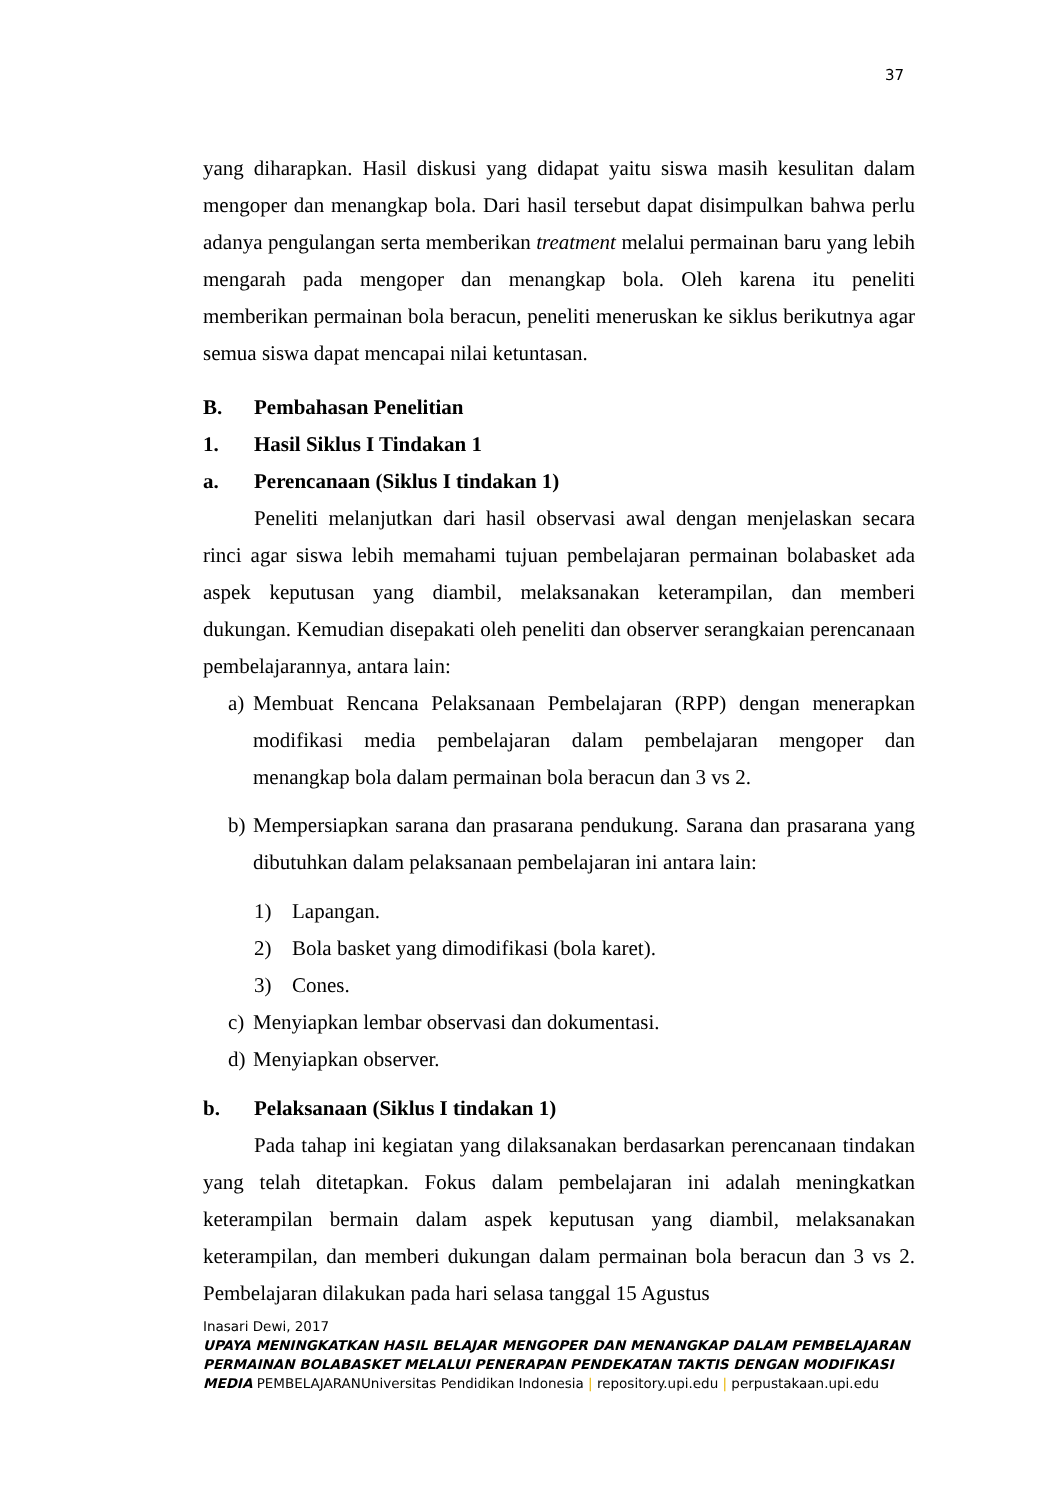37
yang diharapkan. Hasil diskusi yang didapat yaitu siswa masih kesulitan dalam mengoper dan menangkap bola. Dari hasil tersebut dapat disimpulkan bahwa perlu adanya pengulangan serta memberikan treatment melalui permainan baru yang lebih mengarah pada mengoper dan menangkap bola. Oleh karena itu peneliti memberikan permainan bola beracun, peneliti meneruskan ke siklus berikutnya agar semua siswa dapat mencapai nilai ketuntasan.
B. Pembahasan Penelitian
1. Hasil Siklus I Tindakan 1
a. Perencanaan (Siklus I tindakan 1)
Peneliti melanjutkan dari hasil observasi awal dengan menjelaskan secara rinci agar siswa lebih memahami tujuan pembelajaran permainan bolabasket ada aspek keputusan yang diambil, melaksanakan keterampilan, dan memberi dukungan. Kemudian disepakati oleh peneliti dan observer serangkaian perencanaan pembelajarannya, antara lain:
a) Membuat Rencana Pelaksanaan Pembelajaran (RPP) dengan menerapkan modifikasi media pembelajaran dalam pembelajaran mengoper dan menangkap bola dalam permainan bola beracun dan 3 vs 2.
b) Mempersiapkan sarana dan prasarana pendukung. Sarana dan prasarana yang dibutuhkan dalam pelaksanaan pembelajaran ini antara lain:
1) Lapangan.
2) Bola basket yang dimodifikasi (bola karet).
3) Cones.
c) Menyiapkan lembar observasi dan dokumentasi.
d) Menyiapkan observer.
b. Pelaksanaan (Siklus I tindakan 1)
Pada tahap ini kegiatan yang dilaksanakan berdasarkan perencanaan tindakan yang telah ditetapkan. Fokus dalam pembelajaran ini adalah meningkatkan keterampilan bermain dalam aspek keputusan yang diambil, melaksanakan keterampilan, dan memberi dukungan dalam permainan bola beracun dan 3 vs 2. Pembelajaran dilakukan pada hari selasa tanggal 15 Agustus
Inasari Dewi, 2017
UPAYA MENINGKATKAN HASIL BELAJAR MENGOPER DAN MENANGKAP DALAM PEMBELAJARAN PERMAINAN BOLABASKET MELALUI PENERAPAN PENDEKATAN TAKTIS DENGAN MODIFIKASI MEDIA PEMBELAJARANUniversitas Pendidikan Indonesia | repository.upi.edu | perpustakaan.upi.edu